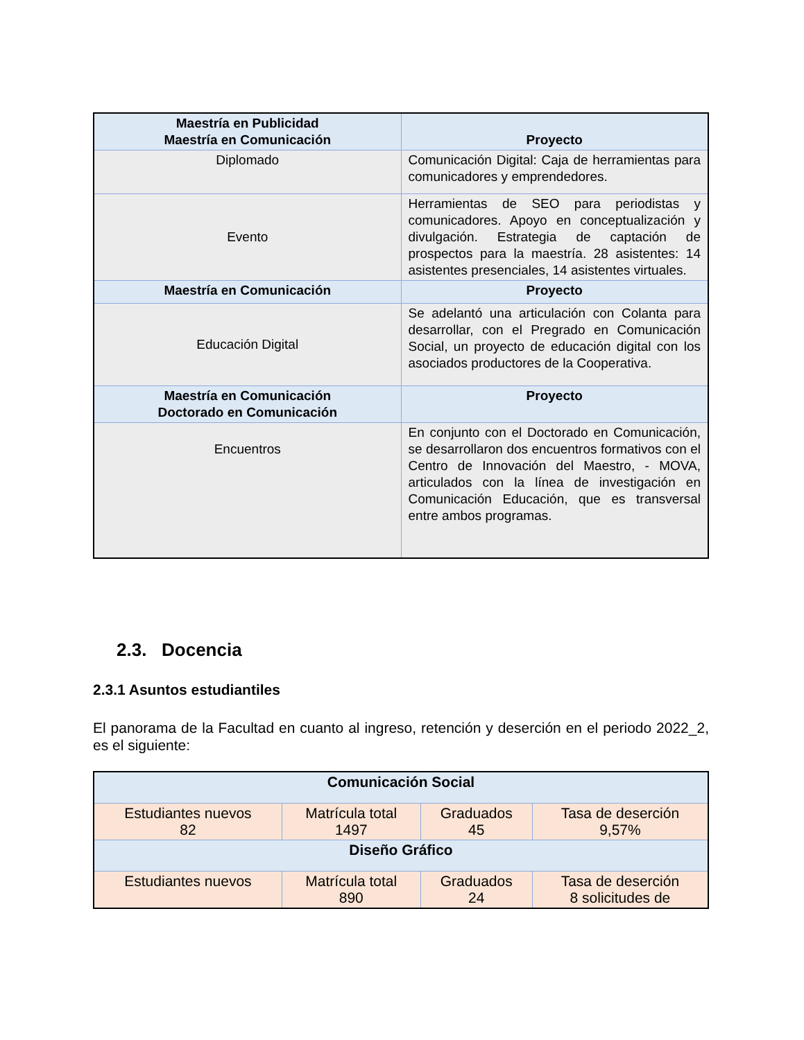| Maestría en Publicidad Maestría en Comunicación | Proyecto |
| --- | --- |
| Diplomado | Comunicación Digital: Caja de herramientas para comunicadores y emprendedores. |
| Evento | Herramientas de SEO para periodistas y comunicadores. Apoyo en conceptualización y divulgación. Estrategia de captación de prospectos para la maestría. 28 asistentes: 14 asistentes presenciales, 14 asistentes virtuales. |
| Maestría en Comunicación | Proyecto |
| Educación Digital | Se adelantó una articulación con Colanta para desarrollar, con el Pregrado en Comunicación Social, un proyecto de educación digital con los asociados productores de la Cooperativa. |
| Maestría en Comunicación Doctorado en Comunicación | Proyecto |
| Encuentros | En conjunto con el Doctorado en Comunicación, se desarrollaron dos encuentros formativos con el Centro de Innovación del Maestro, - MOVA, articulados con la línea de investigación en Comunicación Educación, que es transversal entre ambos programas. |
2.3. Docencia
2.3.1 Asuntos estudiantiles
El panorama de la Facultad en cuanto al ingreso, retención y deserción en el periodo 2022_2, es el siguiente:
| Comunicación Social | | | |
| --- | --- | --- | --- |
| Estudiantes nuevos 82 | Matrícula total 1497 | Graduados 45 | Tasa de deserción 9,57% |
| Diseño Gráfico | | | |
| Estudiantes nuevos | Matrícula total 890 | Graduados 24 | Tasa de deserción 8 solicitudes de |